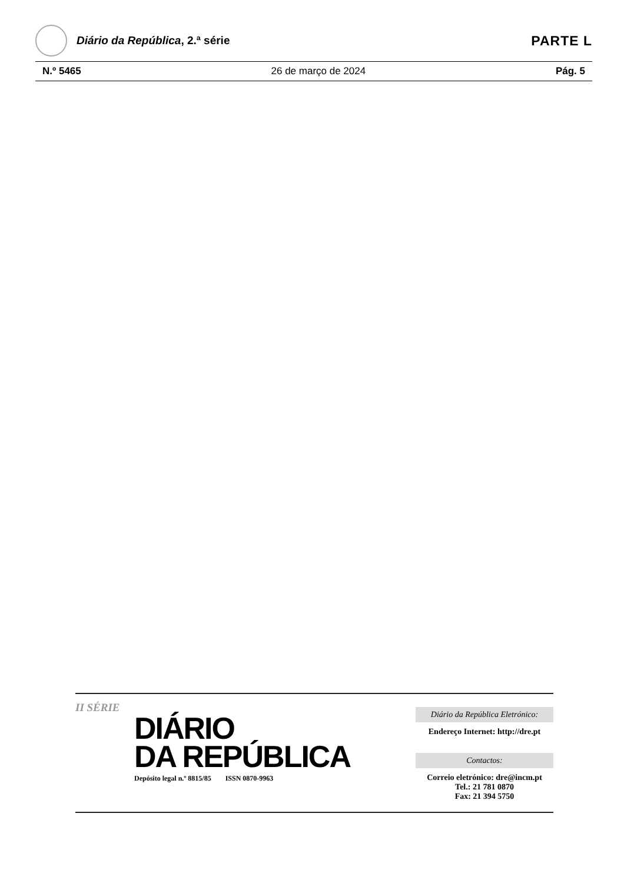Diário da República, 2.ª série
PARTE L
N.º 5465 26 de março de 2024 Pág. 5
II SÉRIE
DIÁRIO
DA REPÚBLICA
Depósito legal n.º 8815/85 ISSN 0870-9963
Diário da República Eletrónico:
Endereço Internet: http://dre.pt
Contactos:
Correio eletrónico: dre@incm.pt
Tel.: 21 781 0870
Fax: 21 394 5750